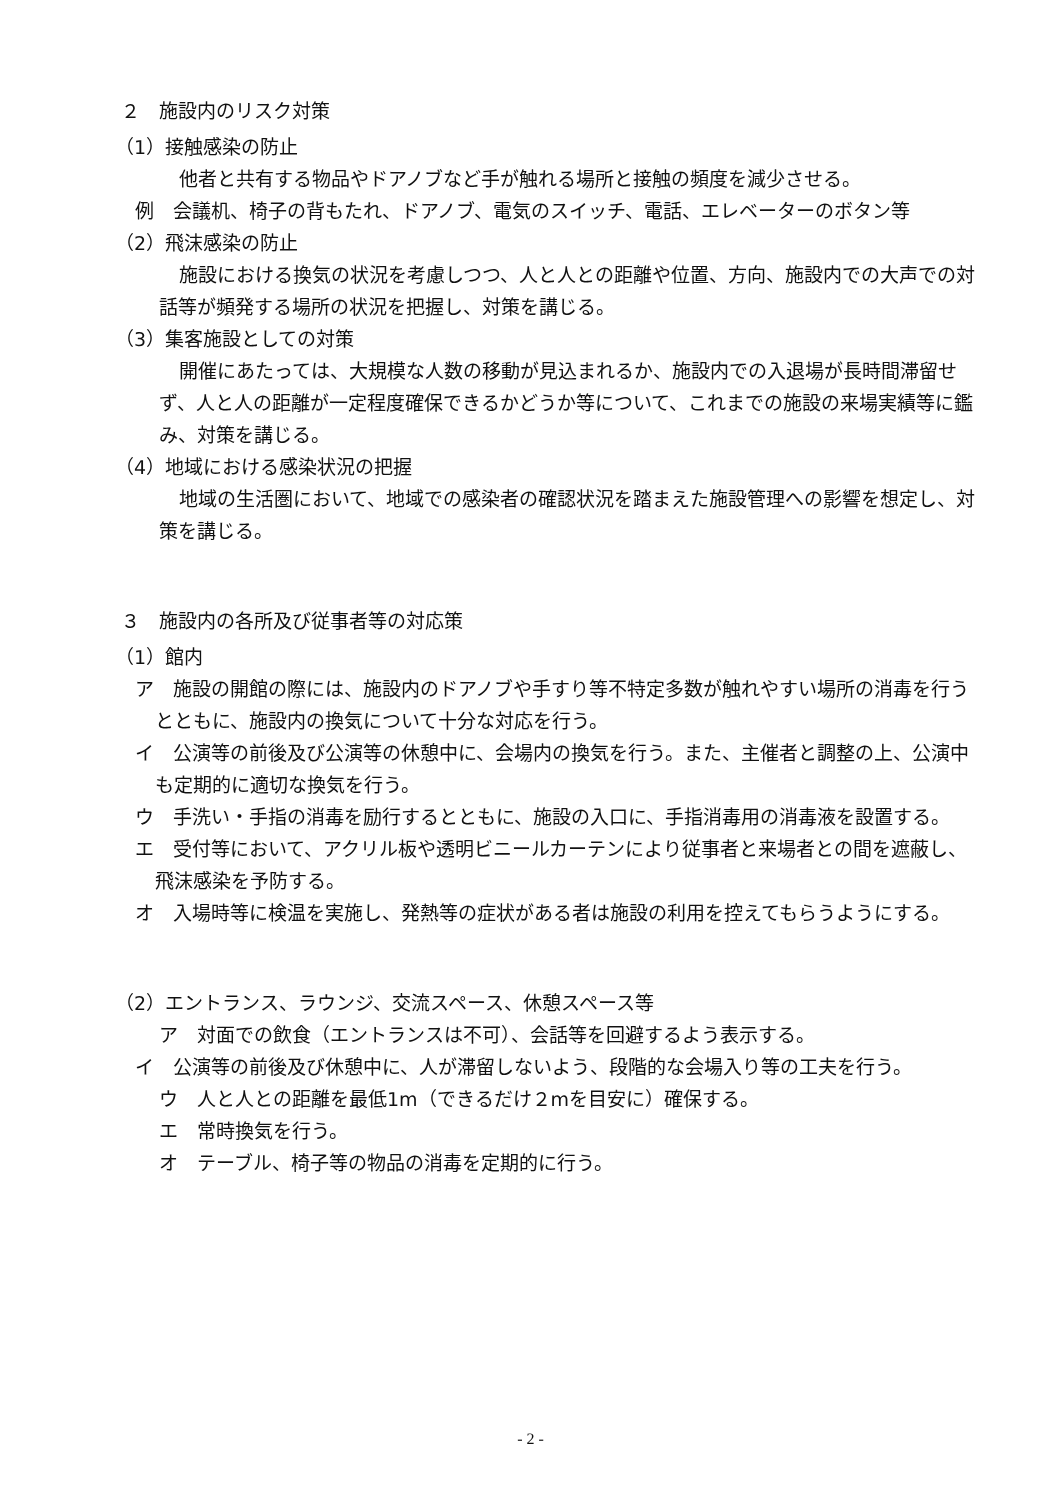２　施設内のリスク対策
（1）接触感染の防止
他者と共有する物品やドアノブなど手が触れる場所と接触の頻度を減少させる。
例　会議机、椅子の背もたれ、ドアノブ、電気のスイッチ、電話、エレベーターのボタン等
（2）飛沫感染の防止
施設における換気の状況を考慮しつつ、人と人との距離や位置、方向、施設内での大声での対話等が頻発する場所の状況を把握し、対策を講じる。
（3）集客施設としての対策
開催にあたっては、大規模な人数の移動が見込まれるか、施設内での入退場が長時間滞留せず、人と人の距離が一定程度確保できるかどうか等について、これまでの施設の来場実績等に鑑み、対策を講じる。
（4）地域における感染状況の把握
地域の生活圏において、地域での感染者の確認状況を踏まえた施設管理への影響を想定し、対策を講じる。
３　施設内の各所及び従事者等の対応策
（1）館内
ア　施設の開館の際には、施設内のドアノブや手すり等不特定多数が触れやすい場所の消毒を行うとともに、施設内の換気について十分な対応を行う。
イ　公演等の前後及び公演等の休憩中に、会場内の換気を行う。また、主催者と調整の上、公演中も定期的に適切な換気を行う。
ウ　手洗い・手指の消毒を励行するとともに、施設の入口に、手指消毒用の消毒液を設置する。
エ　受付等において、アクリル板や透明ビニールカーテンにより従事者と来場者との間を遮蔽し、飛沫感染を予防する。
オ　入場時等に検温を実施し、発熱等の症状がある者は施設の利用を控えてもらうようにする。
（2）エントランス、ラウンジ、交流スペース、休憩スペース等
ア　対面での飲食（エントランスは不可）、会話等を回避するよう表示する。
イ　公演等の前後及び休憩中に、人が滞留しないよう、段階的な会場入り等の工夫を行う。
ウ　人と人との距離を最低1m（できるだけ２mを目安に）確保する。
エ　常時換気を行う。
オ　テーブル、椅子等の物品の消毒を定期的に行う。
- 2 -